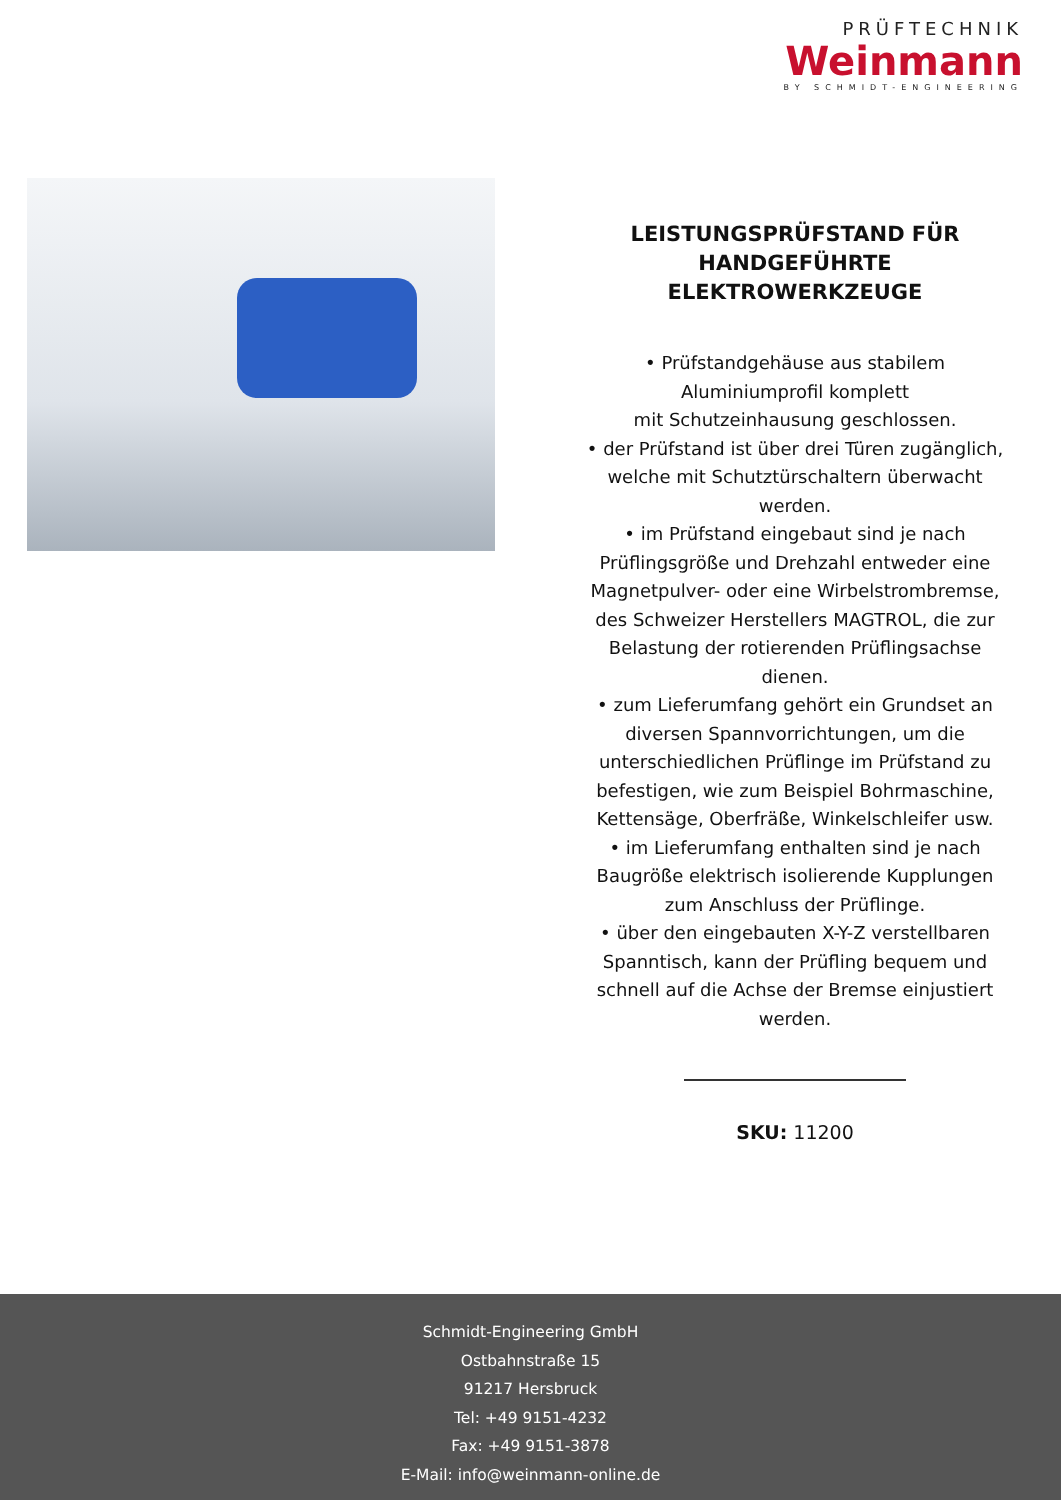PRÜFTECHNIK
Weinmann
BY SCHMIDT-ENGINEERING
LEISTUNGSPRÜFSTAND FÜR HANDGEFÜHRTE ELEKTROWERKZEUGE
• Prüfstandgehäuse aus stabilem Aluminiumprofil komplett
mit Schutzeinhausung geschlossen.
• der Prüfstand ist über drei Türen zugänglich, welche mit Schutztürschaltern überwacht werden.
• im Prüfstand eingebaut sind je nach Prüflingsgröße und Drehzahl entweder eine Magnetpulver- oder eine Wirbelstrombremse, des Schweizer Herstellers MAGTROL, die zur Belastung der rotierenden Prüflingsachse dienen.
• zum Lieferumfang gehört ein Grundset an diversen Spannvorrichtungen, um die unterschiedlichen Prüflinge im Prüfstand zu befestigen, wie zum Beispiel Bohrmaschine, Kettensäge, Oberfräße, Winkelschleifer usw.
• im Lieferumfang enthalten sind je nach Baugröße elektrisch isolierende Kupplungen zum Anschluss der Prüflinge.
• über den eingebauten X-Y-Z verstellbaren Spanntisch, kann der Prüfling bequem und schnell auf die Achse der Bremse einjustiert werden.
SKU: 11200
Schmidt-Engineering GmbH
Ostbahnstraße 15
91217 Hersbruck
Tel: +49 9151-4232
Fax: +49 9151-3878
E-Mail: info@weinmann-online.de